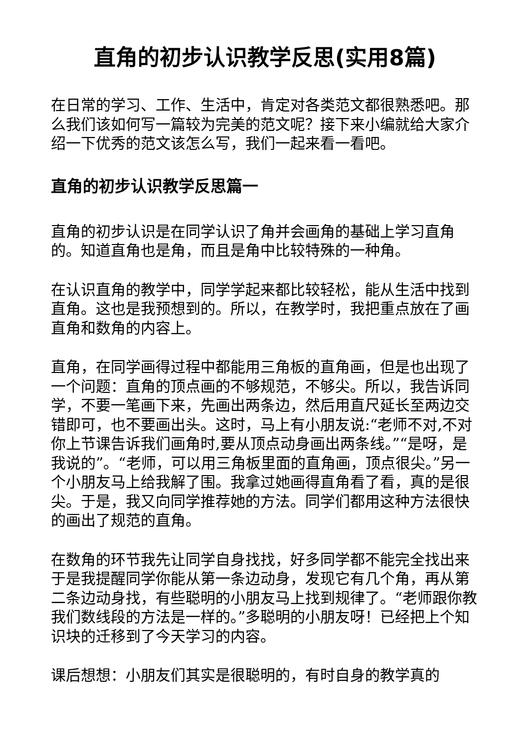直角的初步认识教学反思(实用8篇)
在日常的学习、工作、生活中，肯定对各类范文都很熟悉吧。那么我们该如何写一篇较为完美的范文呢？接下来小编就给大家介绍一下优秀的范文该怎么写，我们一起来看一看吧。
直角的初步认识教学反思篇一
直角的初步认识是在同学认识了角并会画角的基础上学习直角的。知道直角也是角，而且是角中比较特殊的一种角。
在认识直角的教学中，同学学起来都比较轻松，能从生活中找到直角。这也是我预想到的。所以，在教学时，我把重点放在了画直角和数角的内容上。
直角，在同学画得过程中都能用三角板的直角画，但是也出现了一个问题：直角的顶点画的不够规范，不够尖。所以，我告诉同学，不要一笔画下来，先画出两条边，然后用直尺延长至两边交错即可，也不要画出头。这时，马上有小朋友说:“老师不对,不对你上节课告诉我们画角时,要从顶点动身画出两条线。”“是呀，是我说的”。“老师，可以用三角板里面的直角画，顶点很尖。”另一个小朋友马上给我解了围。我拿过她画得直角看了看，真的是很尖。于是，我又向同学推荐她的方法。同学们都用这种方法很快的画出了规范的直角。
在数角的环节我先让同学自身找找，好多同学都不能完全找出来于是我提醒同学你能从第一条边动身，发现它有几个角，再从第二条边动身找，有些聪明的小朋友马上找到规律了。“老师跟你教我们数线段的方法是一样的。”多聪明的小朋友呀！已经把上个知识块的迁移到了今天学习的内容。
课后想想：小朋友们其实是很聪明的，有时自身的教学真的